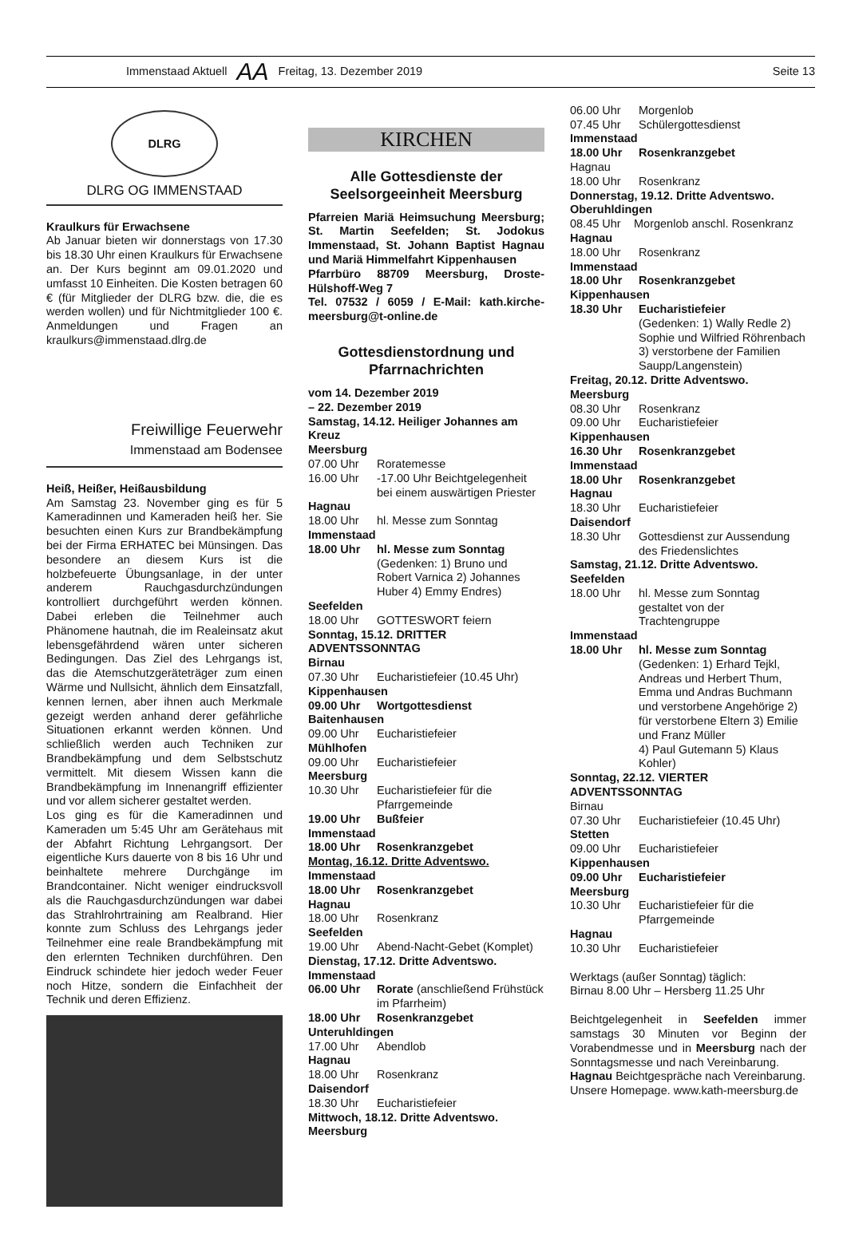Immenstaad Aktuell AA Freitag, 13. Dezember 2019 Seite 13
DLRG
DLRG OG IMMENSTAAD
Kraulkurs für Erwachsene
Ab Januar bieten wir donnerstags von 17.30 bis 18.30 Uhr einen Kraulkurs für Erwachsene an. Der Kurs beginnt am 09.01.2020 und umfasst 10 Einheiten. Die Kosten betragen 60 € (für Mitglieder der DLRG bzw. die, die es werden wollen) und für Nichtmitglieder 100 €. Anmeldungen und Fragen an kraulkurs@immenstaad.dlrg.de
Freiwillige Feuerwehr
Immenstaad am Bodensee
Heiß, Heißer, Heißausbildung
Am Samstag 23. November ging es für 5 Kameradinnen und Kameraden heiß her. Sie besuchten einen Kurs zur Brandbekämpfung bei der Firma ERHATEC bei Münsingen. Das besondere an diesem Kurs ist die holzbefeuerte Übungsanlage, in der unter anderem Rauchgasdurchzündungen kontrolliert durchgeführt werden können. Dabei erleben die Teilnehmer auch Phänomene hautnah, die im Realeinsatz akut lebensgefährdend wären unter sicheren Bedingungen. Das Ziel des Lehrgangs ist, das die Atemschutzgeräteträger zum einen Wärme und Nullsicht, ähnlich dem Einsatzfall, kennen lernen, aber ihnen auch Merkmale gezeigt werden anhand derer gefährliche Situationen erkannt werden können. Und schließlich werden auch Techniken zur Brandbekämpfung und dem Selbstschutz vermittelt. Mit diesem Wissen kann die Brandbekämpfung im Innenangriff effizienter und vor allem sicherer gestaltet werden.
Los ging es für die Kameradinnen und Kameraden um 5:45 Uhr am Gerätehaus mit der Abfahrt Richtung Lehrgangsort. Der eigentliche Kurs dauerte von 8 bis 16 Uhr und beinhaltete mehrere Durchgänge im Brandcontainer. Nicht weniger eindrucksvoll als die Rauchgasdurchzündungen war dabei das Strahlrohrtraining am Realbrand. Hier konnte zum Schluss des Lehrgangs jeder Teilnehmer eine reale Brandbekämpfung mit den erlernten Techniken durchführen. Den Eindruck schindete hier jedoch weder Feuer noch Hitze, sondern die Einfachheit der Technik und deren Effizienz.
KIRCHEN
Alle Gottesdienste der Seelsorgeeinheit Meersburg
Pfarreien Mariä Heimsuchung Meersburg; St. Martin Seefelden; St. Jodokus Immenstaad, St. Johann Baptist Hagnau und Mariä Himmelfahrt Kippenhausen
Pfarrbüro 88709 Meersburg, Droste-Hülshoff-Weg 7
Tel. 07532 / 6059 / E-Mail: kath.kirche-meersburg@t-online.de
Gottesdienstordnung und Pfarrnachrichten
vom 14. Dezember 2019
– 22. Dezember 2019
Samstag, 14.12. Heiliger Johannes am Kreuz
Meersburg
07.00 Uhr Roratemesse
16.00 Uhr -17.00 Uhr Beichtgelegenheit bei einem auswärtigen Priester
Hagnau
18.00 Uhr hl. Messe zum Sonntag
Immenstaad
18.00 Uhr hl. Messe zum Sonntag
(Gedenken: 1) Bruno und Robert Varnica 2) Johannes Huber 4) Emmy Endres)
Seefelden
18.00 Uhr GOTTESWORT feiern
Sonntag, 15.12. DRITTER ADVENTSSONNTAG
Birnau
07.30 Uhr Eucharistiefeier (10.45 Uhr)
Kippenhausen
09.00 Uhr Wortgottesdienst
Baitenhausen
09.00 Uhr Eucharistiefeier
Mühlhofen
09.00 Uhr Eucharistiefeier
Meersburg
10.30 Uhr Eucharistiefeier für die Pfarrgemeinde
19.00 Uhr Bußfeier
Immenstaad
18.00 Uhr Rosenkranzgebet
Montag, 16.12. Dritte Adventswo.
Immenstaad
18.00 Uhr Rosenkranzgebet
Hagnau
18.00 Uhr Rosenkranz
Seefelden
19.00 Uhr Abend-Nacht-Gebet (Komplet)
Dienstag, 17.12. Dritte Adventswo.
Immenstaad
06.00 Uhr Rorate (anschließend Frühstück im Pfarrheim)
18.00 Uhr Rosenkranzgebet
Unteruhldingen
17.00 Uhr Abendlob
Hagnau
18.00 Uhr Rosenkranz
Daisendorf
18.30 Uhr Eucharistiefeier
Mittwoch, 18.12. Dritte Adventswo.
Meersburg
06.00 Uhr Morgenlob
07.45 Uhr Schülergottesdienst
Immenstaad
18.00 Uhr Rosenkranzgebet
Hagnau
18.00 Uhr Rosenkranz
Donnerstag, 19.12. Dritte Adventswo.
Oberuhldingen
08.45 Uhr Morgenlob anschl. Rosenkranz
Hagnau
18.00 Uhr Rosenkranz
Immenstaad
18.00 Uhr Rosenkranzgebet
Kippenhausen
18.30 Uhr Eucharistiefeier
(Gedenken: 1) Wally Redle 2) Sophie und Wilfried Röhrenbach 3) verstorbene der Familien Saupp/Langenstein)
Freitag, 20.12. Dritte Adventswo.
Meersburg
08.30 Uhr Rosenkranz
09.00 Uhr Eucharistiefeier
Kippenhausen
16.30 Uhr Rosenkranzgebet
Immenstaad
18.00 Uhr Rosenkranzgebet
Hagnau
18.30 Uhr Eucharistiefeier
Daisendorf
18.30 Uhr Gottesdienst zur Aussendung des Friedenslichtes
Samstag, 21.12. Dritte Adventswo.
Seefelden
18.00 Uhr hl. Messe zum Sonntag gestaltet von der Trachtengruppe
Immenstaad
18.00 Uhr hl. Messe zum Sonntag
(Gedenken: 1) Erhard Tejkl, Andreas und Herbert Thum, Emma und Andras Buchmann und verstorbene Angehörige 2) für verstorbene Eltern 3) Emilie und Franz Müller
4) Paul Gutemann 5) Klaus Kohler)
Sonntag, 22.12. VIERTER ADVENTSSONNTAG
Birnau
07.30 Uhr Eucharistiefeier (10.45 Uhr)
Stetten
09.00 Uhr Eucharistiefeier
Kippenhausen
09.00 Uhr Eucharistiefeier
Meersburg
10.30 Uhr Eucharistiefeier für die Pfarrgemeinde
Hagnau
10.30 Uhr Eucharistiefeier
Werktags (außer Sonntag) täglich:
Birnau 8.00 Uhr – Hersberg 11.25 Uhr
Beichtgelegenheit in Seefelden immer samstags 30 Minuten vor Beginn der Vorabendmesse und in Meersburg nach der Sonntagsmesse und nach Vereinbarung.
Hagnau Beichtgespräche nach Vereinbarung.
Unsere Homepage. www.kath-meersburg.de